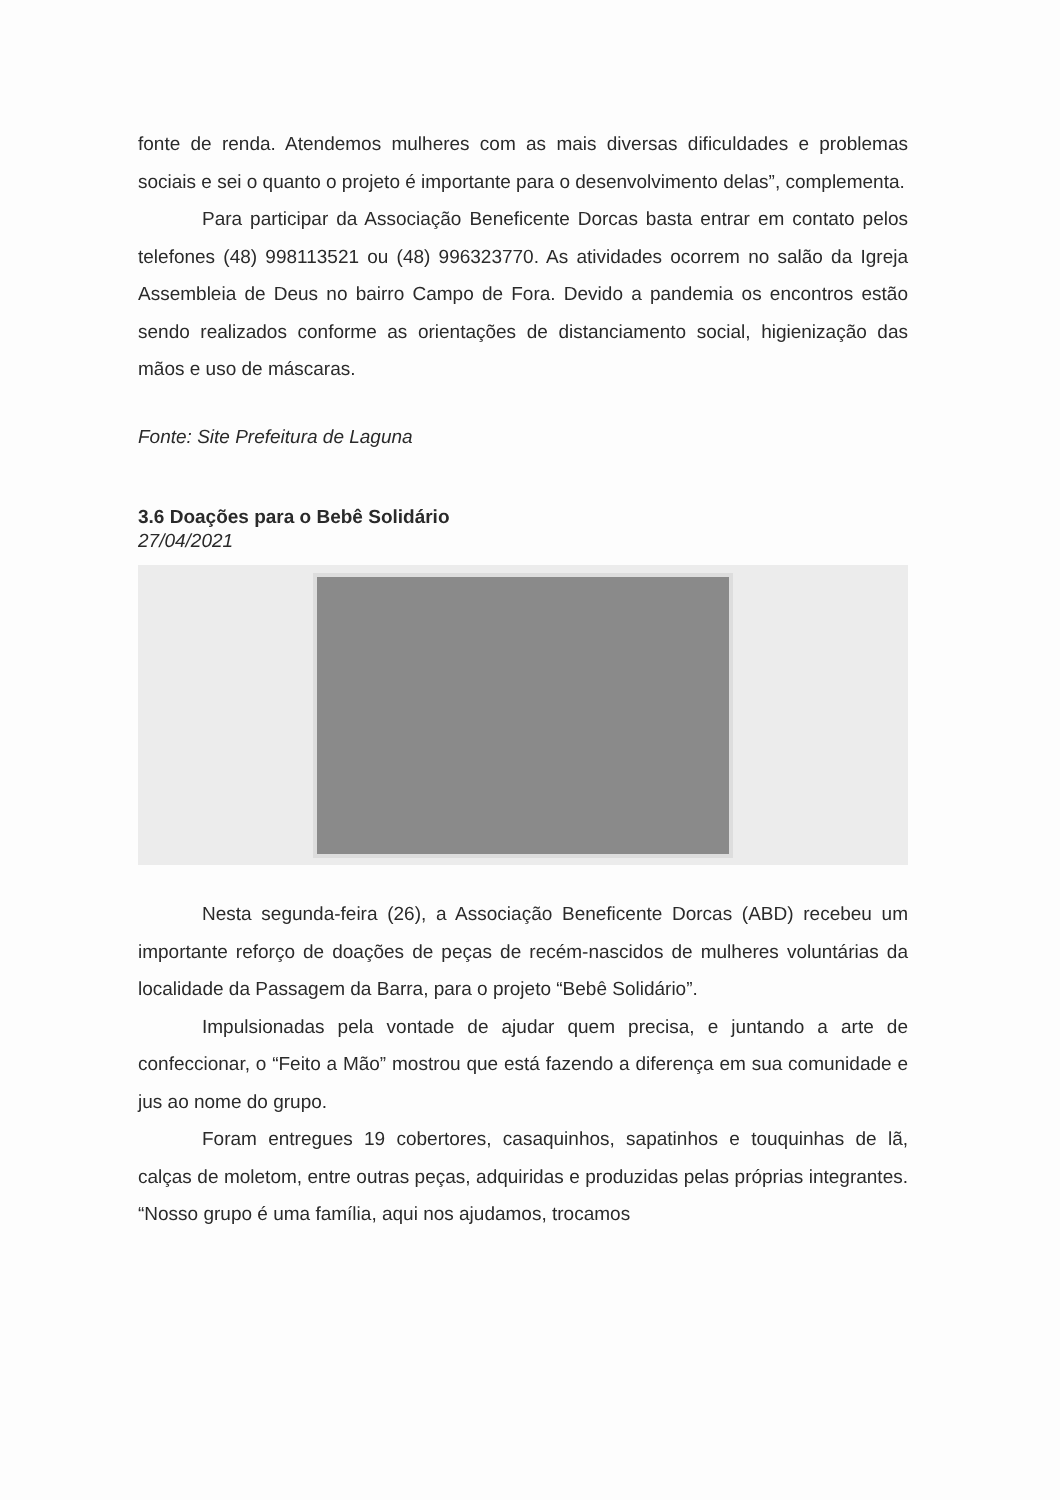fonte de renda. Atendemos mulheres com as mais diversas dificuldades e problemas sociais e sei o quanto o projeto é importante para o desenvolvimento delas”, complementa.
Para participar da Associação Beneficente Dorcas basta entrar em contato pelos telefones (48) 998113521 ou (48) 996323770. As atividades ocorrem no salão da Igreja Assembleia de Deus no bairro Campo de Fora. Devido a pandemia os encontros estão sendo realizados conforme as orientações de distanciamento social, higienização das mãos e uso de máscaras.
Fonte: Site Prefeitura de Laguna
3.6 Doações para o Bebê Solidário
27/04/2021
Nesta segunda-feira (26), a Associação Beneficente Dorcas (ABD) recebeu um importante reforço de doações de peças de recém-nascidos de mulheres voluntárias da localidade da Passagem da Barra, para o projeto “Bebê Solidário”.
Impulsionadas pela vontade de ajudar quem precisa, e juntando a arte de confeccionar, o “Feito a Mão” mostrou que está fazendo a diferença em sua comunidade e jus ao nome do grupo.
Foram entregues 19 cobertores, casaquinhos, sapatinhos e touquinhas de lã, calças de moletom, entre outras peças, adquiridas e produzidas pelas próprias integrantes. “Nosso grupo é uma família, aqui nos ajudamos, trocamos